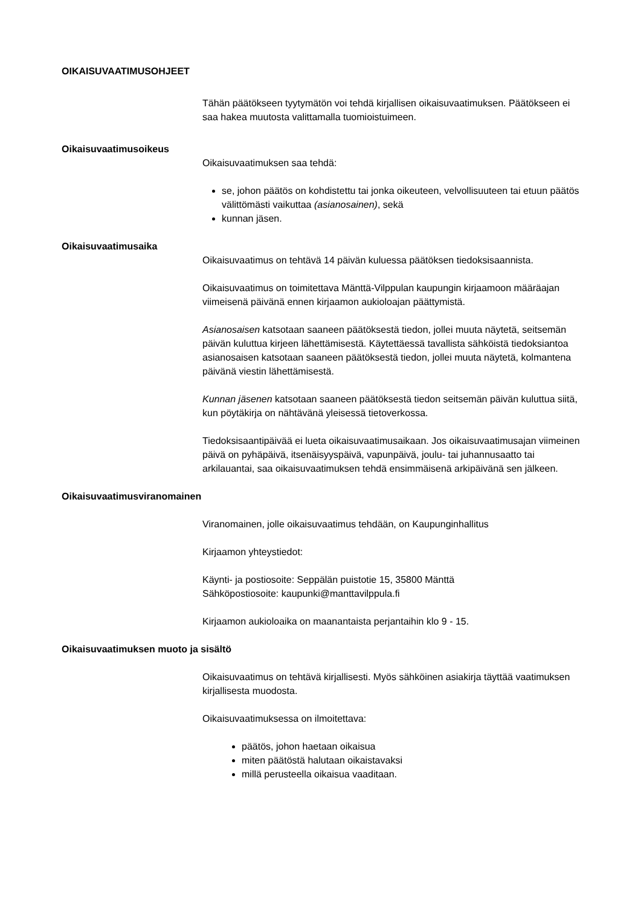OIKAISUVAATIMUSOHJEET
Tähän päätökseen tyytymätön voi tehdä kirjallisen oikaisuvaatimuksen. Päätökseen ei saa hakea muutosta valittamalla tuomioistuimeen.
Oikaisuvaatimusoikeus
Oikaisuvaatimuksen saa tehdä:
se, johon päätös on kohdistettu tai jonka oikeuteen, velvollisuuteen tai etuun päätös välittömästi vaikuttaa (asianosainen), sekä
kunnan jäsen.
Oikaisuvaatimusaika
Oikaisuvaatimus on tehtävä 14 päivän kuluessa päätöksen tiedoksisaannista.
Oikaisuvaatimus on toimitettava Mänttä-Vilppulan kaupungin kirjaamoon määräajan viimeisenä päivänä ennen kirjaamon aukioloajan päättymistä.
Asianosaisen katsotaan saaneen päätöksestä tiedon, jollei muuta näytetä, seitsemän päivän kuluttua kirjeen lähettämisestä. Käytettäessä tavallista sähköistä tiedoksiantoa asianosaisen katsotaan saaneen päätöksestä tiedon, jollei muuta näytetä, kolmantena päivänä viestin lähettämisestä.
Kunnan jäsenen katsotaan saaneen päätöksestä tiedon seitsemän päivän kuluttua siitä, kun pöytäkirja on nähtävänä yleisessä tietoverkossa.
Tiedoksisaantipäivää ei lueta oikaisuvaatimusaikaan. Jos oikaisuvaatimusajan viimeinen päivä on pyhäpäivä, itsenäisyyspäivä, vapunpäivä, joulu- tai juhannusaatto tai arkilauantai, saa oikaisuvaatimuksen tehdä ensimmäisenä arkipäivänä sen jälkeen.
Oikaisuvaatimusviranomainen
Viranomainen, jolle oikaisuvaatimus tehdään, on Kaupunginhallitus
Kirjaamon yhteystiedot:
Käynti- ja postiosoite: Seppälän puistotie 15, 35800 Mänttä
Sähköpostiosoite: kaupunki@manttavilppula.fi
Kirjaamon aukioloaika on maanantaista perjantaihin klo 9 - 15.
Oikaisuvaatimuksen muoto ja sisältö
Oikaisuvaatimus on tehtävä kirjallisesti. Myös sähköinen asiakirja täyttää vaatimuksen kirjallisesta muodosta.
Oikaisuvaatimuksessa on ilmoitettava:
päätös, johon haetaan oikaisua
miten päätöstä halutaan oikaistavaksi
millä perusteella oikaisua vaaditaan.